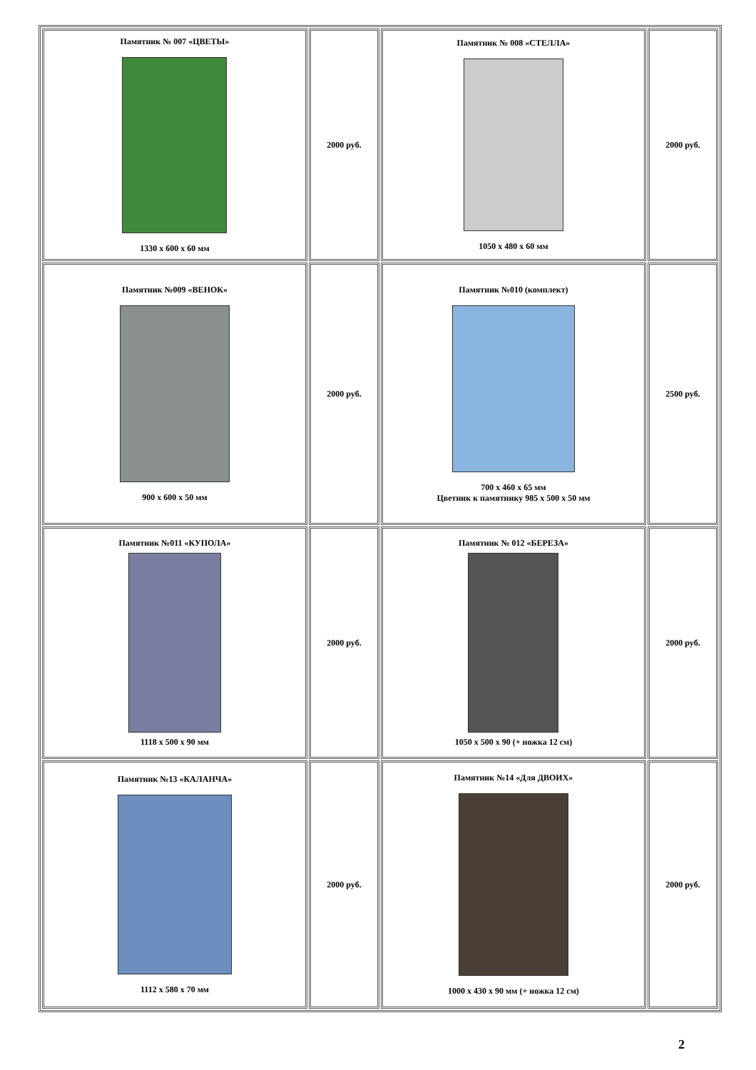| Памятник № 007 «ЦВЕТЫ» 1330 x 600 x 60 мм | 2000 руб. | Памятник № 008 «СТЕЛЛА» 1050 x 480 x 60 мм | 2000 руб. |
| Памятник №009 «ВЕНОК» 900 x 600 x 50 мм | 2000 руб. | Памятник №010 (комплект) 700 x 460 x 65 мм Цветник к памятнику 985 x 500 x 50 мм | 2500 руб. |
| Памятник №011 «КУПОЛА» 1118 x 500 x 90 мм | 2000 руб. | Памятник № 012 «БЕРЕЗА» 1050 x 500 x 90 (+ ножка 12 см) | 2000 руб. |
| Памятник №13 «КАЛАНЧА» 1112 x 580 x 70 мм | 2000 руб. | Памятник №14 «Для ДВОИХ» 1000 x 430 x 90 мм (+ ножка 12 см) | 2000 руб. |
2